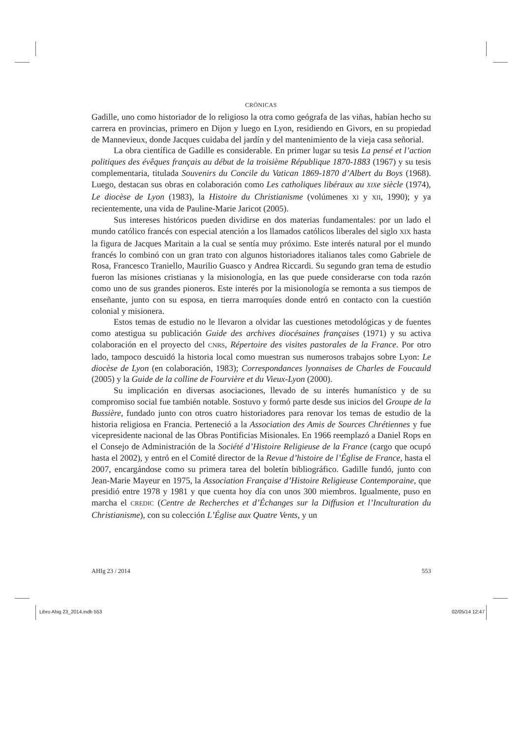CRÓNICAS
Gadille, uno como historiador de lo religioso la otra como geógrafa de las viñas, habían hecho su carrera en provincias, primero en Dijon y luego en Lyon, residiendo en Givors, en su propiedad de Mannevieux, donde Jacques cuidaba del jardín y del mantenimiento de la vieja casa señorial.
La obra científica de Gadille es considerable. En primer lugar su tesis La pensé et l’action politiques des évêques français au début de la troisième République 1870-1883 (1967) y su tesis complementaria, titulada Souvenirs du Concile du Vatican 1869-1870 d’Albert du Boys (1968). Luego, destacan sus obras en colaboración como Les catholiques libéraux au XIXe siècle (1974), Le diocèse de Lyon (1983), la Histoire du Christianisme (volúmenes XI y XII, 1990); y ya recientemente, una vida de Pauline-Marie Jaricot (2005).
Sus intereses históricos pueden dividirse en dos materias fundamentales: por un lado el mundo católico francés con especial atención a los llamados católicos liberales del siglo XIX hasta la figura de Jacques Maritain a la cual se sentía muy próximo. Este interés natural por el mundo francés lo combinó con un gran trato con algunos historiadores italianos tales como Gabriele de Rosa, Francesco Traniello, Maurilio Guasco y Andrea Riccardi. Su segundo gran tema de estudio fueron las misiones cristianas y la misionología, en las que puede considerarse con toda razón como uno de sus grandes pioneros. Este interés por la misionología se remonta a sus tiempos de enseñante, junto con su esposa, en tierra marroquíes donde entró en contacto con la cuestión colonial y misionera.
Estos temas de estudio no le llevaron a olvidar las cuestiones metodológicas y de fuentes como atestigua su publicación Guide des archives diocésaines françaises (1971) y su activa colaboración en el proyecto del CNRS, Répertoire des visites pastorales de la France. Por otro lado, tampoco descuidó la historia local como muestran sus numerosos trabajos sobre Lyon: Le diocèse de Lyon (en colaboración, 1983); Correspondances lyonnaises de Charles de Foucauld (2005) y la Guide de la colline de Fourvière et du Vieux-Lyon (2000).
Su implicación en diversas asociaciones, llevado de su interés humanístico y de su compromiso social fue también notable. Sostuvo y formó parte desde sus inicios del Groupe de la Bussière, fundado junto con otros cuatro historiadores para renovar los temas de estudio de la historia religiosa en Francia. Perteneció a la Association des Amis de Sources Chrétiennes y fue vicepresidente nacional de las Obras Pontificias Misionales. En 1966 reemplazó a Daniel Rops en el Consejo de Administración de la Société d’Histoire Religieuse de la France (cargo que ocupó hasta el 2002), y entró en el Comité director de la Revue d’histoire de l’Église de France, hasta el 2007, encargándose como su primera tarea del boletín bibliográfico. Gadille fundó, junto con Jean-Marie Mayeur en 1975, la Association Française d’Histoire Religieuse Contemporaine, que presidió entre 1978 y 1981 y que cuenta hoy día con unos 300 miembros. Igualmente, puso en marcha el CREDIC (Centre de Recherches et d’Échanges sur la Diffusion et l’Inculturation du Christianisme), con su colección L’Église aux Quatre Vents, y un
AHIg 23 / 2014 553
Libro Ahig 23_2014.indb 553 02/05/14 12:47